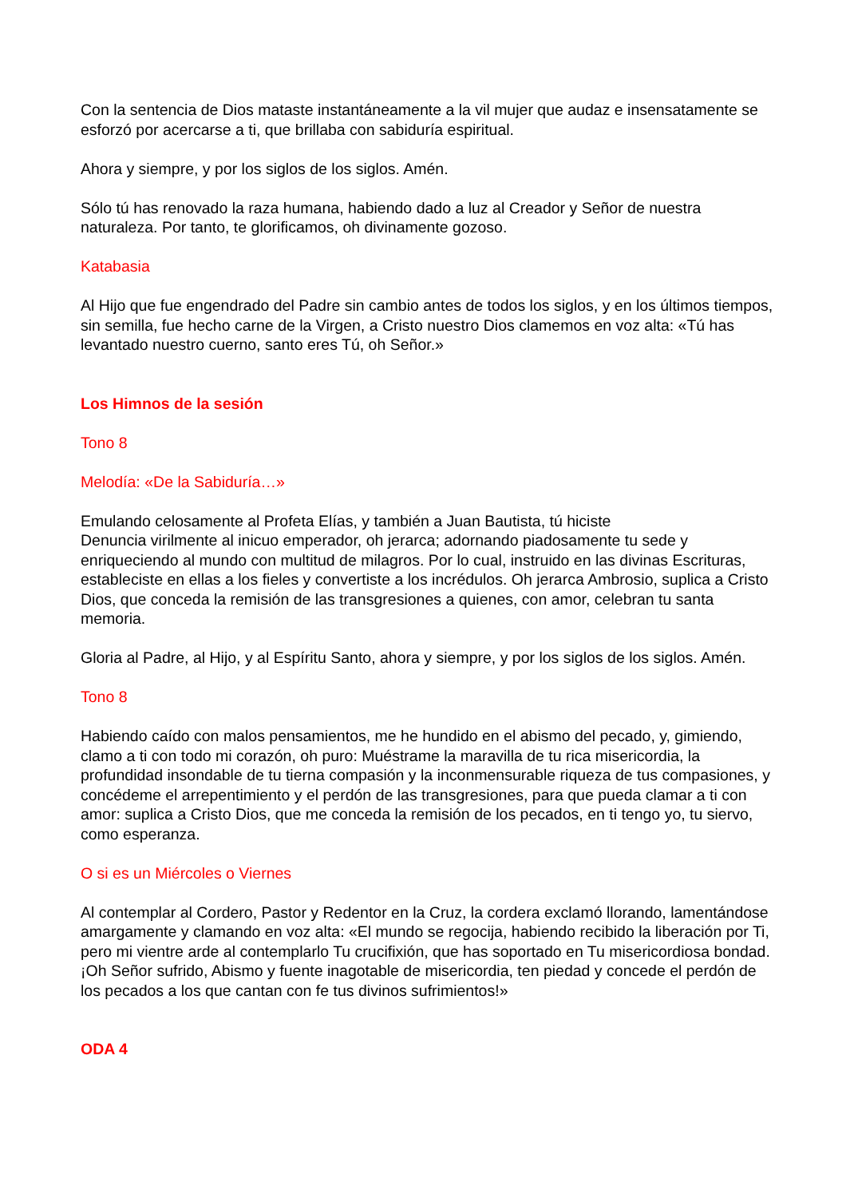Con la sentencia de Dios mataste instantáneamente a la vil mujer que audaz e insensatamente se esforzó por acercarse a ti, que brillaba con sabiduría espiritual.
Ahora y siempre, y por los siglos de los siglos. Amén.
Sólo tú has renovado la raza humana, habiendo dado a luz al Creador y Señor de nuestra naturaleza. Por tanto, te glorificamos, oh divinamente gozoso.
Katabasia
Al Hijo que fue engendrado del Padre sin cambio antes de todos los siglos, y en los últimos tiempos, sin semilla, fue hecho carne de la Virgen, a Cristo nuestro Dios clamemos en voz alta: «Tú has levantado nuestro cuerno, santo eres Tú, oh Señor.»
Los Himnos de la sesión
Tono 8
Melodía: «De la Sabiduría…»
Emulando celosamente al Profeta Elías, y también a Juan Bautista, tú hiciste
Denuncia virilmente al inicuo emperador, oh jerarca; adornando piadosamente tu sede y enriqueciendo al mundo con multitud de milagros. Por lo cual, instruido en las divinas Escrituras, estableciste en ellas a los fieles y convertiste a los incrédulos. Oh jerarca Ambrosio, suplica a Cristo Dios, que conceda la remisión de las transgresiones a quienes, con amor, celebran tu santa memoria.
Gloria al Padre, al Hijo, y al Espíritu Santo, ahora y siempre, y por los siglos de los siglos. Amén.
Tono 8
Habiendo caído con malos pensamientos, me he hundido en el abismo del pecado, y, gimiendo, clamo a ti con todo mi corazón, oh puro: Muéstrame la maravilla de tu rica misericordia, la profundidad insondable de tu tierna compasión y la inconmensurable riqueza de tus compasiones, y concédeme el arrepentimiento y el perdón de las transgresiones, para que pueda clamar a ti con amor: suplica a Cristo Dios, que me conceda la remisión de los pecados, en ti tengo yo, tu siervo, como esperanza.
O si es un Miércoles o Viernes
Al contemplar al Cordero, Pastor y Redentor en la Cruz, la cordera exclamó llorando, lamentándose amargamente y clamando en voz alta: «El mundo se regocija, habiendo recibido la liberación por Ti, pero mi vientre arde al contemplarlo Tu crucifixión, que has soportado en Tu misericordiosa bondad. ¡Oh Señor sufrido, Abismo y fuente inagotable de misericordia, ten piedad y concede el perdón de los pecados a los que cantan con fe tus divinos sufrimientos!»
ODA 4